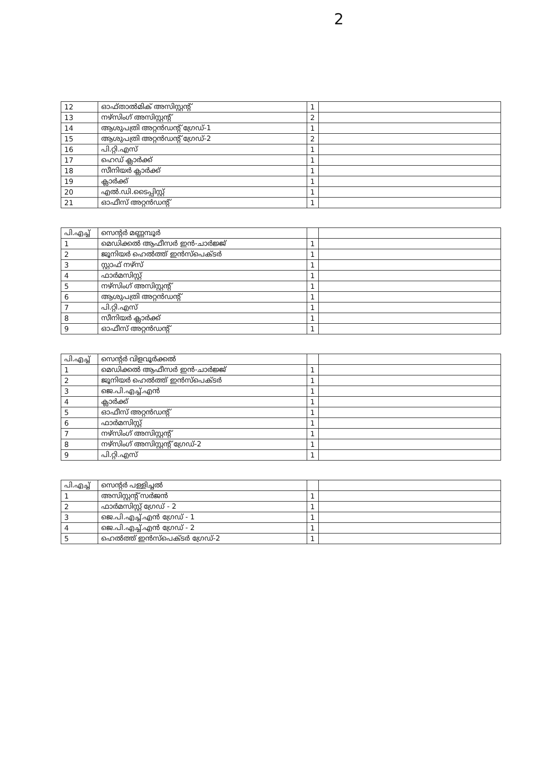2
| 12 | ഓഫ്താൽമിക് അസിസ്റ്റന്റ് | 1 | |
| 13 | നഴ്സിംഗ് അസിസ്റ്റന്റ് | 2 | |
| 14 | ആശുപത്രി അറ്റൻഡന്റ് ഗ്രേഡ്-1 | 1 | |
| 15 | ആശുപത്രി അറ്റൻഡന്റ് ഗ്രേഡ്-2 | 2 | |
| 16 | പി.റ്റി.എസ് | 1 | |
| 17 | ഹെഡ് ക്ലാർക്ക് | 1 | |
| 18 | സീനിയർ ക്ലാർക്ക് | 1 | |
| 19 | ക്ലാർക്ക് | 1 | |
| 20 | എൽ.ഡി.ടൈപ്പിസ്റ്റ് | 1 | |
| 21 | ഓഫീസ് അറ്റൻഡന്റ് | 1 | |
| പി.എച്ച് | സെന്റർ മണ്ണമ്പൂർ | | |
| 1 | മെഡിക്കൽ ആഫീസർ ഇൻ-ചാർജ്ജ് | 1 | |
| 2 | ജൂനിയർ ഹെൽത്ത് ഇൻസ്പെക്ടർ | 1 | |
| 3 | സ്റ്റാഫ് നഴ്സ് | 1 | |
| 4 | ഫാർമസിസ്റ്റ് | 1 | |
| 5 | നഴ്സിംഗ് അസിസ്റ്റന്റ് | 1 | |
| 6 | ആശുപത്രി അറ്റൻഡന്റ് | 1 | |
| 7 | പി.റ്റി.എസ് | 1 | |
| 8 | സീനിയർ ക്ലാർക്ക് | 1 | |
| 9 | ഓഫീസ് അറ്റൻഡന്റ് | 1 | |
| പി.എച്ച് | സെന്റർ വിളവൂർക്കൽ | | |
| 1 | മെഡിക്കൽ ആഫീസർ ഇൻ-ചാർജ്ജ് | 1 | |
| 2 | ജൂനിയർ ഹെൽത്ത് ഇൻസ്പെക്ടർ | 1 | |
| 3 | ജെ.പി.എച്ച്.എൻ | 1 | |
| 4 | ക്ലാർക്ക് | 1 | |
| 5 | ഓഫീസ് അറ്റൻഡന്റ് | 1 | |
| 6 | ഫാർമസിസ്റ്റ് | 1 | |
| 7 | നഴ്സിംഗ് അസിസ്റ്റന്റ് | 1 | |
| 8 | നഴ്സിംഗ് അസിസ്റ്റന്റ് ഗ്രേഡ്-2 | 1 | |
| 9 | പി.റ്റി.എസ് | 1 | |
| പി.എച്ച് | സെന്റർ പള്ളിച്ചൽ | | |
| 1 | അസിസ്റ്റന്റ് സർജൻ | 1 | |
| 2 | ഫാർമസിസ്റ്റ് ഗ്രേഡ് - 2 | 1 | |
| 3 | ജെ.പി.എച്ച്.എൻ ഗ്രേഡ് - 1 | 1 | |
| 4 | ജെ.പി.എച്ച്.എൻ ഗ്രേഡ് - 2 | 1 | |
| 5 | ഹെൽത്ത് ഇൻസ്പെക്ടർ ഗ്രേഡ്-2 | 1 | |